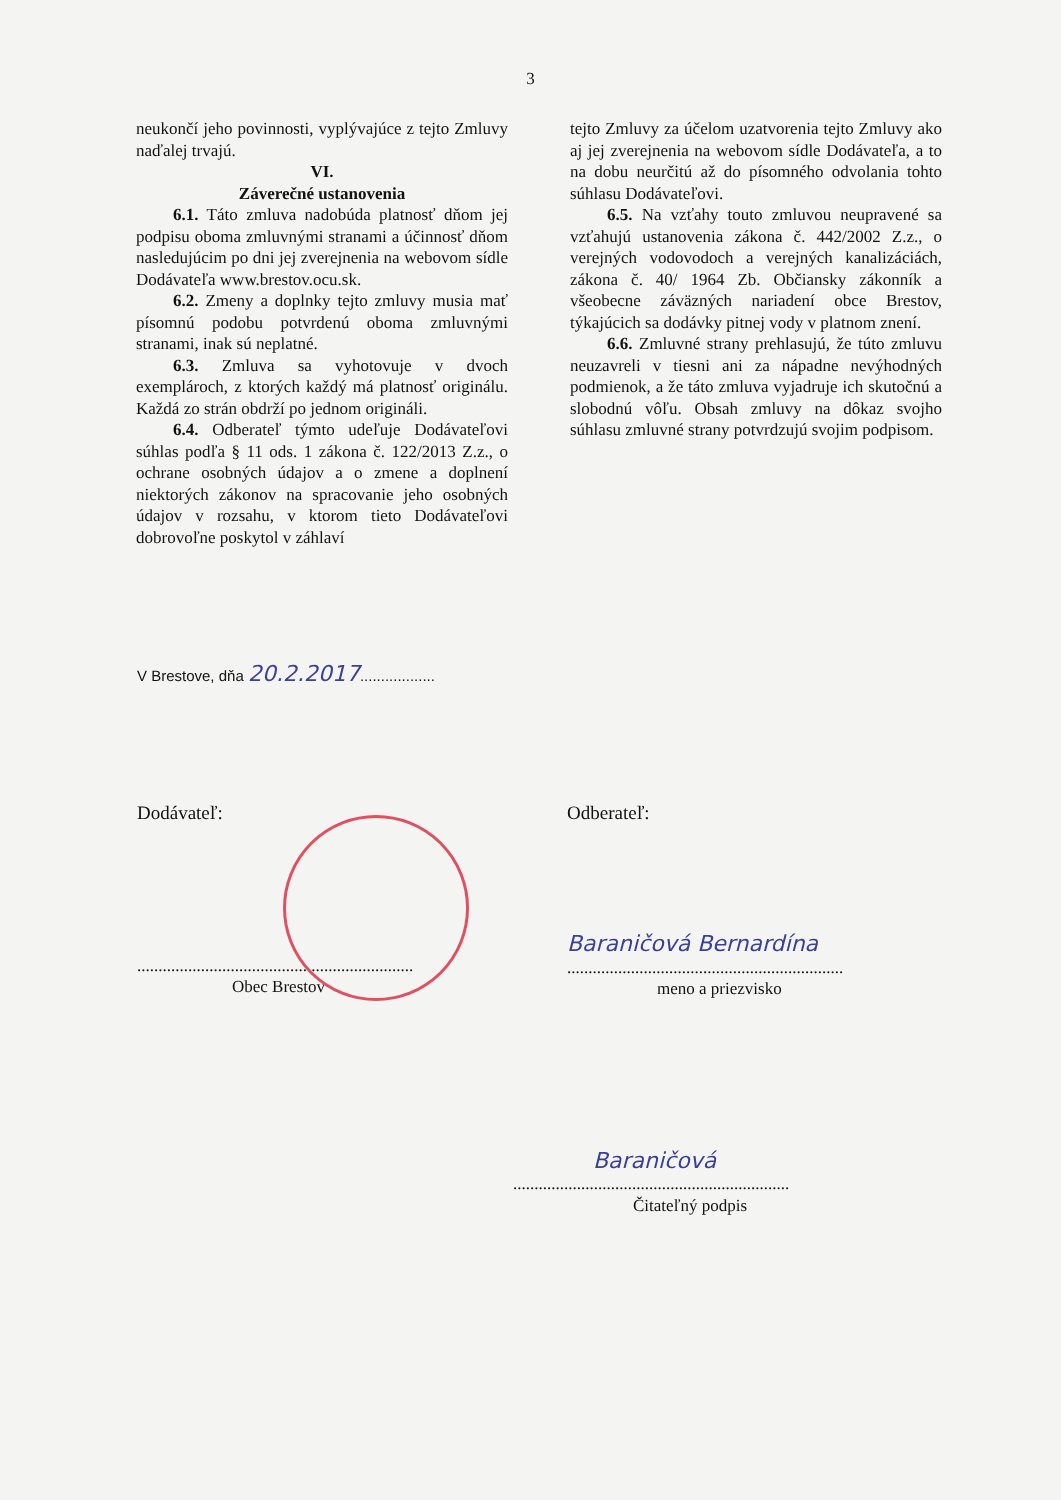3
neukončí jeho povinnosti, vyplývajúce z tejto Zmluvy naďalej trvajú.
VI.
Záverečné ustanovenia
6.1. Táto zmluva nadobúda platnosť dňom jej podpisu oboma zmluvnými stranami a účinnosť dňom nasledujúcim po dni jej zverejnenia na webovom sídle Dodávateľa www.brestov.ocu.sk.
6.2. Zmeny a doplnky tejto zmluvy musia mať písomnú podobu potvrdenú oboma zmluvnými stranami, inak sú neplatné.
6.3. Zmluva sa vyhotovuje v dvoch exemplároch, z ktorých každý má platnosť originálu. Každá zo strán obdrží po jednom origináli.
6.4. Odberateľ týmto udeľuje Dodávateľovi súhlas podľa § 11 ods. 1 zákona č. 122/2013 Z.z., o ochrane osobných údajov a o zmene a doplnení niektorých zákonov na spracovanie jeho osobných údajov v rozsahu, v ktorom tieto Dodávateľovi dobrovoľne poskytol v záhlaví
tejto Zmluvy za účelom uzatvorenia tejto Zmluvy ako aj jej zverejnenia na webovom sídle Dodávateľa, a to na dobu neurčitú až do písomného odvolania tohto súhlasu Dodávateľovi.
6.5. Na vzťahy touto zmluvou neupravené sa vzťahujú ustanovenia zákona č. 442/2002 Z.z., o verejných vodovodoch a verejných kanalizáciách, zákona č. 40/ 1964 Zb. Občiansky zákonník a všeobecne záväzných nariadení obce Brestov, týkajúcich sa dodávky pitnej vody v platnom znení.
6.6. Zmluvné strany prehlasujú, že túto zmluvu neuzavreli v tiesni ani za nápadne nevýhodných podmienok, a že táto zmluva vyjadruje ich skutočnú a slobodnú vôľu. Obsah zmluvy na dôkaz svojho súhlasu zmluvné strany potvrdzujú svojim podpisom.
V Brestove, dňa 20.2.2017..................
Dodávateľ: Odberateľ:
.................................................................
Obec Brestov
Baraničová Bernardína
.................................................................
meno a priezvisko
Baraničová
.................................................................
Čitateľný podpis